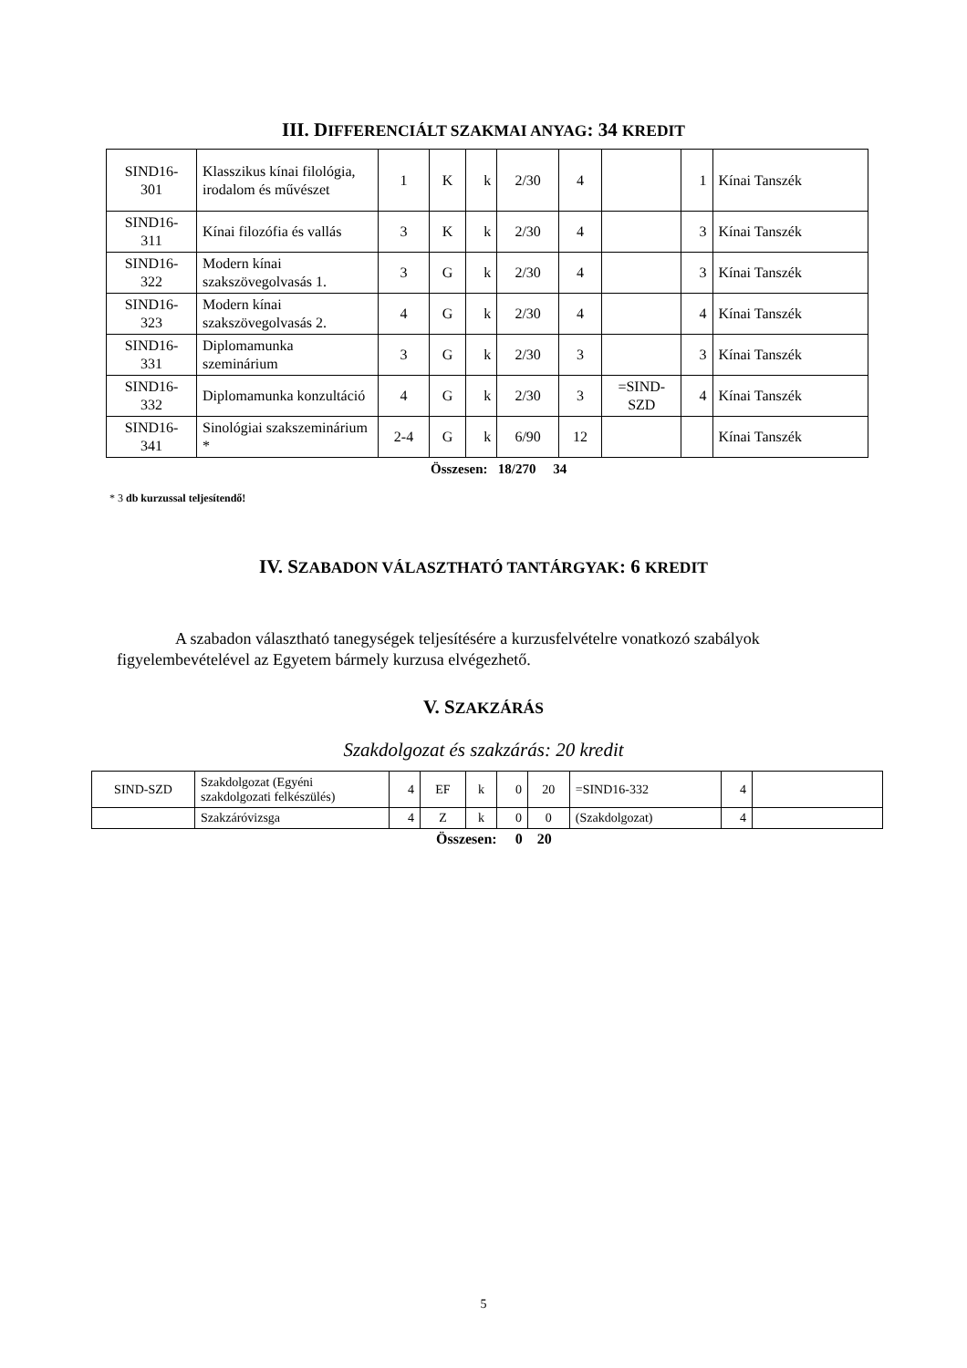III. DIFFERENCIÁLT SZAKMAI ANYAG: 34 KREDIT
| SIND16- 301 | Klasszikus kínai filológia, irodalom és művészet | 1 | K | k | 2/30 | 4 | | 1 | Kínai Tanszék |
| SIND16- 311 | Kínai filozófia és vallás | 3 | K | k | 2/30 | 4 | | 3 | Kínai Tanszék |
| SIND16- 322 | Modern kínai szakszövegolvasás 1. | 3 | G | k | 2/30 | 4 | | 3 | Kínai Tanszék |
| SIND16- 323 | Modern kínai szakszövegolvasás 2. | 4 | G | k | 2/30 | 4 | | 4 | Kínai Tanszék |
| SIND16- 331 | Diplomamunka szeminárium | 3 | G | k | 2/30 | 3 | | 3 | Kínai Tanszék |
| SIND16- 332 | Diplomamunka konzultáció | 4 | G | k | 2/30 | 3 | =SIND- SZD | 4 | Kínai Tanszék |
| SIND16- 341 | Sinológiai szakszeminárium * | 2-4 | G | k | 6/90 | 12 | | | Kínai Tanszék |
Összesen: 18/270 34
* 3 db kurzussal teljesítendő!
IV. SZABADON VÁLASZTHATÓ TANTÁRGYAK: 6 KREDIT
A szabadon választható tanegységek teljesítésére a kurzusfelvételre vonatkozó szabályok figyelembevételével az Egyetem bármely kurzusa elvégezhető.
V. SZAKZÁRÁS
Szakdolgozat és szakzárás: 20 kredit
| SIND-SZD | Szakdolgozat (Egyéni szakdolgozati felkészülés) | 4 | EF | k | 0 | 20 | =SIND16-332 | 4 | |
| | Szakzáróvizsga | 4 | Z | k | 0 | 0 | (Szakdolgozat) | 4 | |
Összesen: 0 20
5